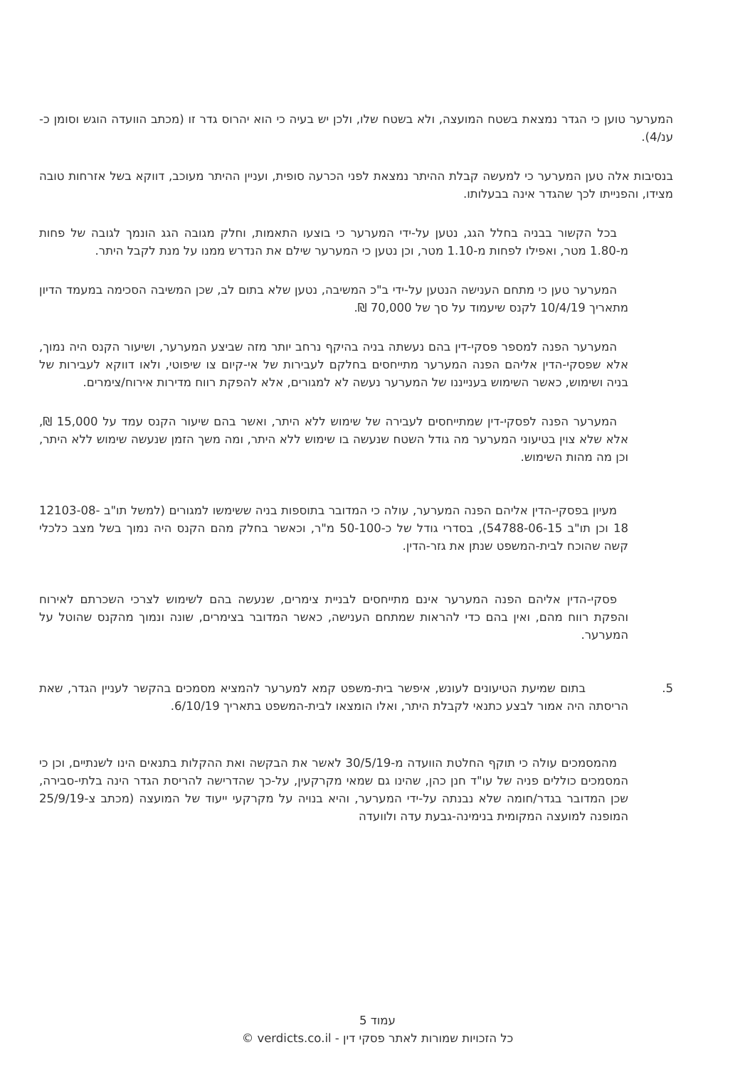המערער טוען כי הגדר נמצאת בשטח המועצה, ולא בשטח שלו, ולכן יש בעיה כי הוא יהרוס גדר זו (מכתב הוועדה הוגש וסומן כ-ענ/4).
בנסיבות אלה טען המערער כי למעשה קבלת ההיתר נמצאת לפני הכרעה סופית, ועניין ההיתר מעוכב, דווקא בשל אזרחות טובה מצידו, והפנייתו לכך שהגדר אינה בבעלותו.
בכל הקשור בבניה בחלל הגג, נטען על-ידי המערער כי בוצעו התאמות, וחלק מגובה הגג הונמך לגובה של פחות מ-1.80 מטר, ואפילו לפחות מ-1.10 מטר, וכן נטען כי המערער שילם את הנדרש ממנו על מנת לקבל היתר.
המערער טען כי מתחם הענישה הנטען על-ידי ב"כ המשיבה, נטען שלא בתום לב, שכן המשיבה הסכימה במעמד הדיון מתאריך 10/4/19 לקנס שיעמוד על סך של 70,000 ₪.
המערער הפנה למספר פסקי-דין בהם נעשתה בניה בהיקף נרחב יותר מזה שביצע המערער, ושיעור הקנס היה נמוך, אלא שפסקי-הדין אליהם הפנה המערער מתייחסים בחלקם לעבירות של אי-קיום צו שיפוטי, ולאו דווקא לעבירות של בניה ושימוש, כאשר השימוש בענייננו של המערער נעשה לא למגורים, אלא להפקת רווח מדירות אירוח/צימרים.
המערער הפנה לפסקי-דין שמתייחסים לעבירה של שימוש ללא היתר, ואשר בהם שיעור הקנס עמד על 15,000 ₪, אלא שלא צוין בטיעוני המערער מה גודל השטח שנעשה בו שימוש ללא היתר, ומה משך הזמן שנעשה שימוש ללא היתר, וכן מה מהות השימוש.
מעיון בפסקי-הדין אליהם הפנה המערער, עולה כי המדובר בתוספות בניה ששימשו למגורים (למשל תו"ב 12103-08-18 וכן תו"ב 54788-06-15), בסדרי גודל של כ-50-100 מ"ר, וכאשר בחלק מהם הקנס היה נמוך בשל מצב כלכלי קשה שהוכח לבית-המשפט שנתן את גזר-הדין.
פסקי-הדין אליהם הפנה המערער אינם מתייחסים לבניית צימרים, שנעשה בהם לשימוש לצרכי השכרתם לאירוח והפקת רווח מהם, ואין בהם כדי להראות שמתחם הענישה, כאשר המדובר בצימרים, שונה ונמוך מהקנס שהוטל על המערער.
5. בתום שמיעת הטיעונים לעונש, איפשר בית-משפט קמא למערער להמציא מסמכים בהקשר לעניין הגדר, שאת הריסתה היה אמור לבצע כתנאי לקבלת היתר, ואלו הומצאו לבית-המשפט בתאריך 6/10/19.
מהמסמכים עולה כי תוקף החלטת הוועדה מ-30/5/19 לאשר את הבקשה ואת ההקלות בתנאים הינו לשנתיים, וכן כי המסמכים כוללים פניה של עו"ד חנן כהן, שהינו גם שמאי מקרקעין, על-כך שהדרישה להריסת הגדר הינה בלתי-סבירה, שכן המדובר בגדר/חומה שלא נבנתה על-ידי המערער, והיא בנויה על מקרקעי ייעוד של המועצה (מכתב צ-25/9/19 המופנה למועצה המקומית בנימינה-גבעת עדה ולוועדה
עמוד 5
כל הזכויות שמורות לאתר פסקי דין - verdicts.co.il ©